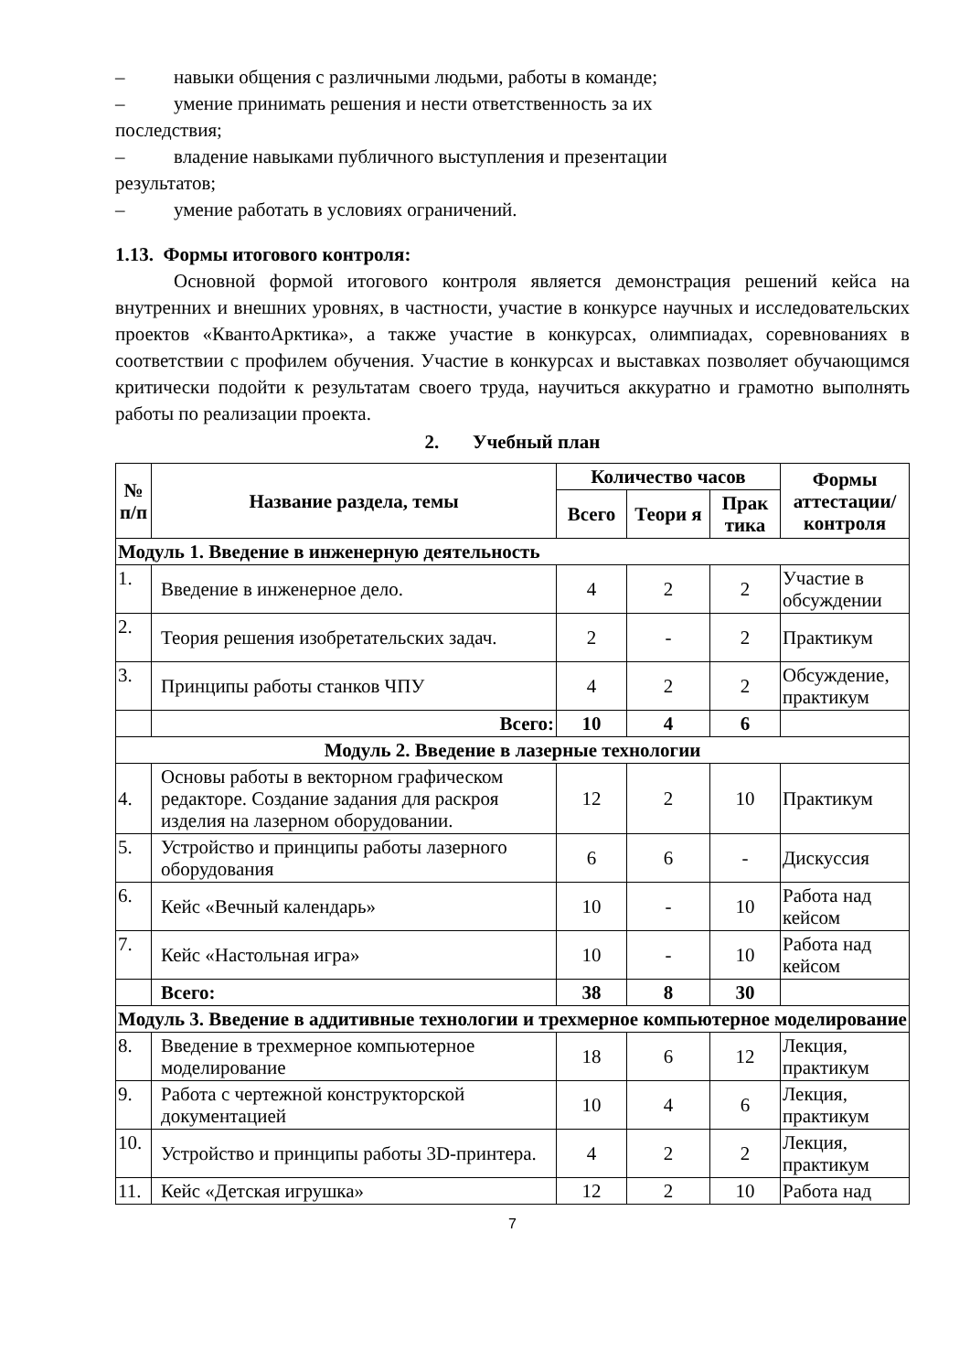– навыки общения с различными людьми, работы в команде;
– умение принимать решения и нести ответственность за их
последствия;
– владение навыками публичного выступления и презентации
результатов;
– умение работать в условиях ограничений.
1.13. Формы итогового контроля:
Основной формой итогового контроля является демонстрация решений кейса на внутренних и внешних уровнях, в частности, участие в конкурсе научных и исследовательских проектов «КвантоАрктика», а также участие в конкурсах, олимпиадах, соревнованиях в соответствии с профилем обучения. Участие в конкурсах и выставках позволяет обучающимся критически подойти к результатам своего труда, научиться аккуратно и грамотно выполнять работы по реализации проекта.
2. Учебный план
| № п/п | Название раздела, темы | Количество часов | | | Формы аттестации/ контроля |
| --- | --- | --- | --- | --- | --- |
| | | Всего | Теори я | Прак тика | |
| Модуль 1. Введение в инженерную деятельность | | | | | |
| 1. | Введение в инженерное дело. | 4 | 2 | 2 | Участие в обсуждении |
| 2. | Теория решения изобретательских задач. | 2 | - | 2 | Практикум |
| 3. | Принципы работы станков ЧПУ | 4 | 2 | 2 | Обсуждение, практикум |
| | Всего: | 10 | 4 | 6 | |
| Модуль 2. Введение в лазерные технологии | | | | | |
| 4. | Основы работы в векторном графическом редакторе. Создание задания для раскроя изделия на лазерном оборудовании. | 12 | 2 | 10 | Практикум |
| 5. | Устройство и принципы работы лазерного оборудования | 6 | 6 | - | Дискуссия |
| 6. | Кейс «Вечный календарь» | 10 | - | 10 | Работа над кейсом |
| 7. | Кейс «Настольная игра» | 10 | - | 10 | Работа над кейсом |
| | Всего: | 38 | 8 | 30 | |
| Модуль 3. Введение в аддитивные технологии и трехмерное компьютерное моделирование | | | | | |
| 8. | Введение в трехмерное компьютерное моделирование | 18 | 6 | 12 | Лекция, практикум |
| 9. | Работа с чертежной конструкторской документацией | 10 | 4 | 6 | Лекция, практикум |
| 10. | Устройство и принципы работы 3D-принтера. | 4 | 2 | 2 | Лекция, практикум |
| 11. | Кейс «Детская игрушка» | 12 | 2 | 10 | Работа над |
7